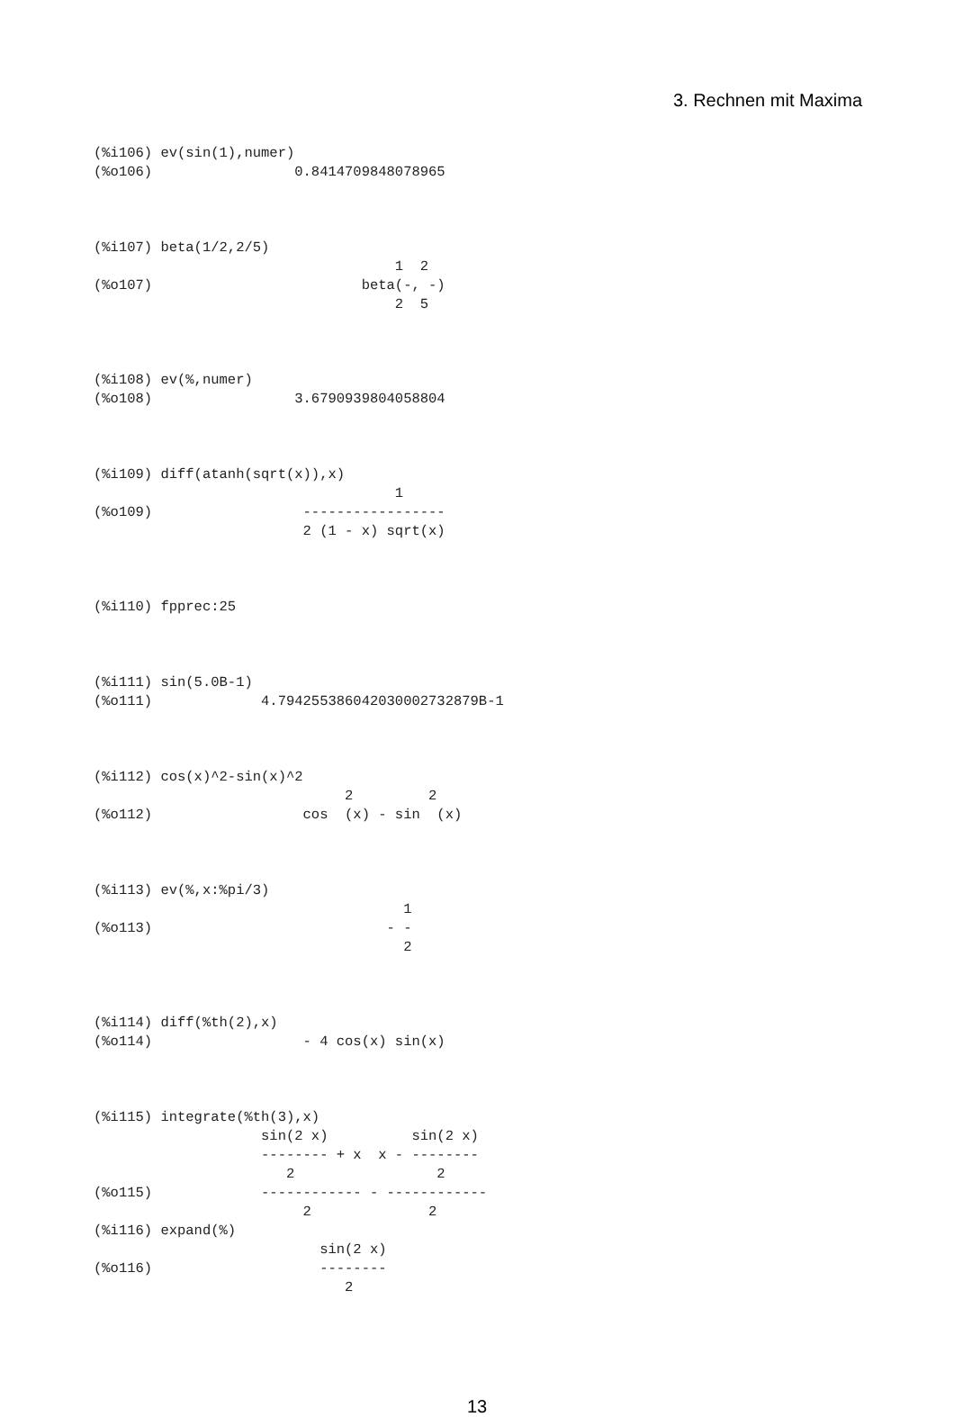3. Rechnen mit Maxima
(%i106) ev(sin(1),numer)
(%o106)                 0.8414709848078965



(%i107) beta(1/2,2/5)
                                    1  2
(%o107)                         beta(-, -)
                                    2  5



(%i108) ev(%,numer)
(%o108)                 3.6790939804058804



(%i109) diff(atanh(sqrt(x)),x)
                                    1
(%o109)                  -----------------
                         2 (1 - x) sqrt(x)



(%i110) fpprec:25



(%i111) sin(5.0B-1)
(%o111)             4.794255386042030002732879B-1



(%i112) cos(x)^2-sin(x)^2
                              2         2
(%o112)                  cos  (x) - sin  (x)



(%i113) ev(%,x:%pi/3)
                                     1
(%o113)                            - -
                                     2



(%i114) diff(%th(2),x)
(%o114)                  - 4 cos(x) sin(x)



(%i115) integrate(%th(3),x)
                    sin(2 x)          sin(2 x)
                    -------- + x  x - --------
                       2                 2
(%o115)             ------------ - ------------
                         2              2
(%i116) expand(%)
                           sin(2 x)
(%o116)                    --------
                              2
13